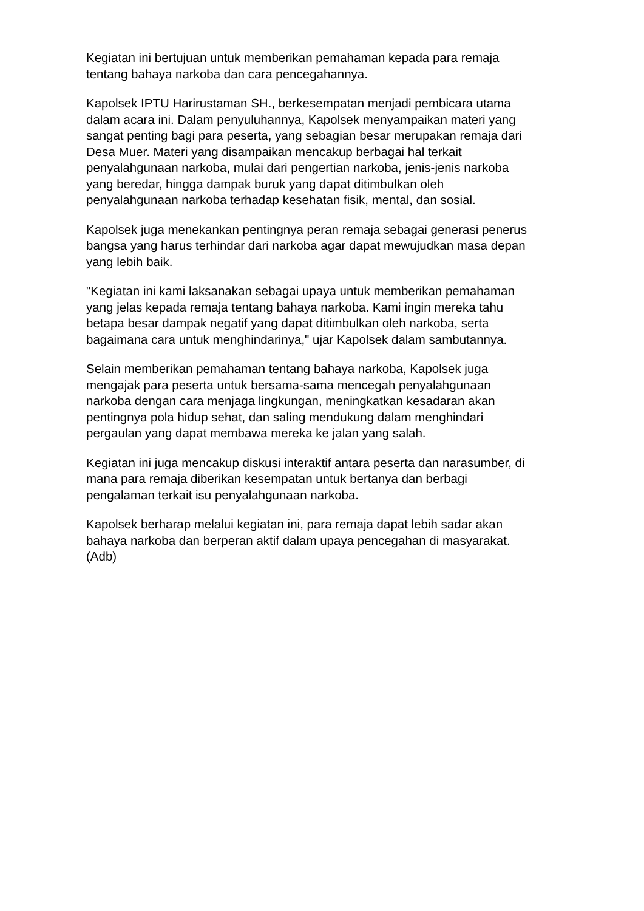Kegiatan ini bertujuan untuk memberikan pemahaman kepada para remaja
tentang bahaya narkoba dan cara pencegahannya.
Kapolsek IPTU Harirustaman SH., berkesempatan menjadi pembicara utama
dalam acara ini. Dalam penyuluhannya, Kapolsek menyampaikan materi yang
sangat penting bagi para peserta, yang sebagian besar merupakan remaja dari
Desa Muer. Materi yang disampaikan mencakup berbagai hal terkait
penyalahgunaan narkoba, mulai dari pengertian narkoba, jenis-jenis narkoba
yang beredar, hingga dampak buruk yang dapat ditimbulkan oleh
penyalahgunaan narkoba terhadap kesehatan fisik, mental, dan sosial.
Kapolsek juga menekankan pentingnya peran remaja sebagai generasi penerus
bangsa yang harus terhindar dari narkoba agar dapat mewujudkan masa depan
yang lebih baik.
"Kegiatan ini kami laksanakan sebagai upaya untuk memberikan pemahaman
yang jelas kepada remaja tentang bahaya narkoba. Kami ingin mereka tahu
betapa besar dampak negatif yang dapat ditimbulkan oleh narkoba, serta
bagaimana cara untuk menghindarinya," ujar Kapolsek dalam sambutannya.
Selain memberikan pemahaman tentang bahaya narkoba, Kapolsek juga
mengajak para peserta untuk bersama-sama mencegah penyalahgunaan
narkoba dengan cara menjaga lingkungan, meningkatkan kesadaran akan
pentingnya pola hidup sehat, dan saling mendukung dalam menghindari
pergaulan yang dapat membawa mereka ke jalan yang salah.
Kegiatan ini juga mencakup diskusi interaktif antara peserta dan narasumber, di
mana para remaja diberikan kesempatan untuk bertanya dan berbagi
pengalaman terkait isu penyalahgunaan narkoba.
Kapolsek berharap melalui kegiatan ini, para remaja dapat lebih sadar akan
bahaya narkoba dan berperan aktif dalam upaya pencegahan di masyarakat.
(Adb)